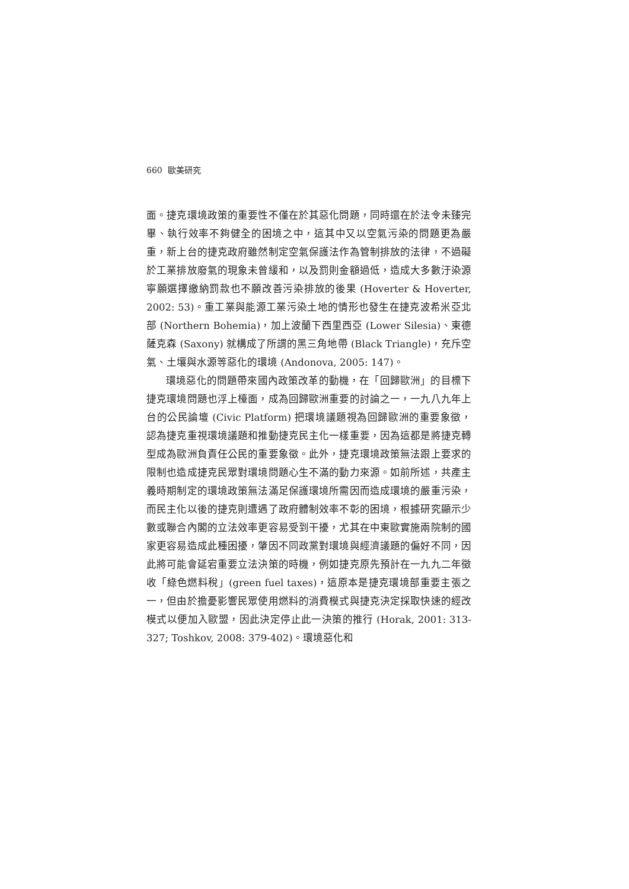660 歐美研究
面。捷克環境政策的重要性不僅在於其惡化問題，同時還在於法令未臻完畢、執行效率不夠健全的困境之中，這其中又以空氣污染的問題更為嚴重，新上台的捷克政府雖然制定空氣保護法作為管制排放的法律，不過礙於工業排放廢氣的現象未曾緩和，以及罰則金額過低，造成大多數汙染源寧願選擇繳納罰款也不願改善污染排放的後果 (Hoverter & Hoverter, 2002: 53)。重工業與能源工業污染土地的情形也發生在捷克波希米亞北部 (Northern Bohemia)，加上波蘭下西里西亞 (Lower Silesia)、東德薩克森 (Saxony) 就構成了所謂的黑三角地帶 (Black Triangle)，充斥空氣、土壤與水源等惡化的環境 (Andonova, 2005: 147)。
環境惡化的問題帶來國內政策改革的動機，在「回歸歐洲」的目標下捷克環境問題也浮上檯面，成為回歸歐洲重要的討論之一，一九八九年上台的公民論壇 (Civic Platform) 把環境議題視為回歸歐洲的重要象徵，認為捷克重視環境議題和推動捷克民主化一樣重要，因為這都是將捷克轉型成為歐洲負責任公民的重要象徵。此外，捷克環境政策無法跟上要求的限制也造成捷克民眾對環境問題心生不滿的動力來源。如前所述，共產主義時期制定的環境政策無法滿足保護環境所需因而造成環境的嚴重污染，而民主化以後的捷克則遭遇了政府體制效率不彰的困境，根據研究顯示少數或聯合內閣的立法效率更容易受到干擾，尤其在中東歐實施兩院制的國家更容易造成此種困擾，肇因不同政黨對環境與經濟議題的偏好不同，因此將可能會延宕重要立法決策的時機，例如捷克原先預計在一九九二年徵收「綠色燃料稅」(green fuel taxes)，這原本是捷克環境部重要主張之一，但由於擔憂影響民眾使用燃料的消費模式與捷克決定採取快速的經改模式以便加入歐盟，因此決定停止此一決策的推行 (Horak, 2001: 313-327; Toshkov, 2008: 379-402)。環境惡化和